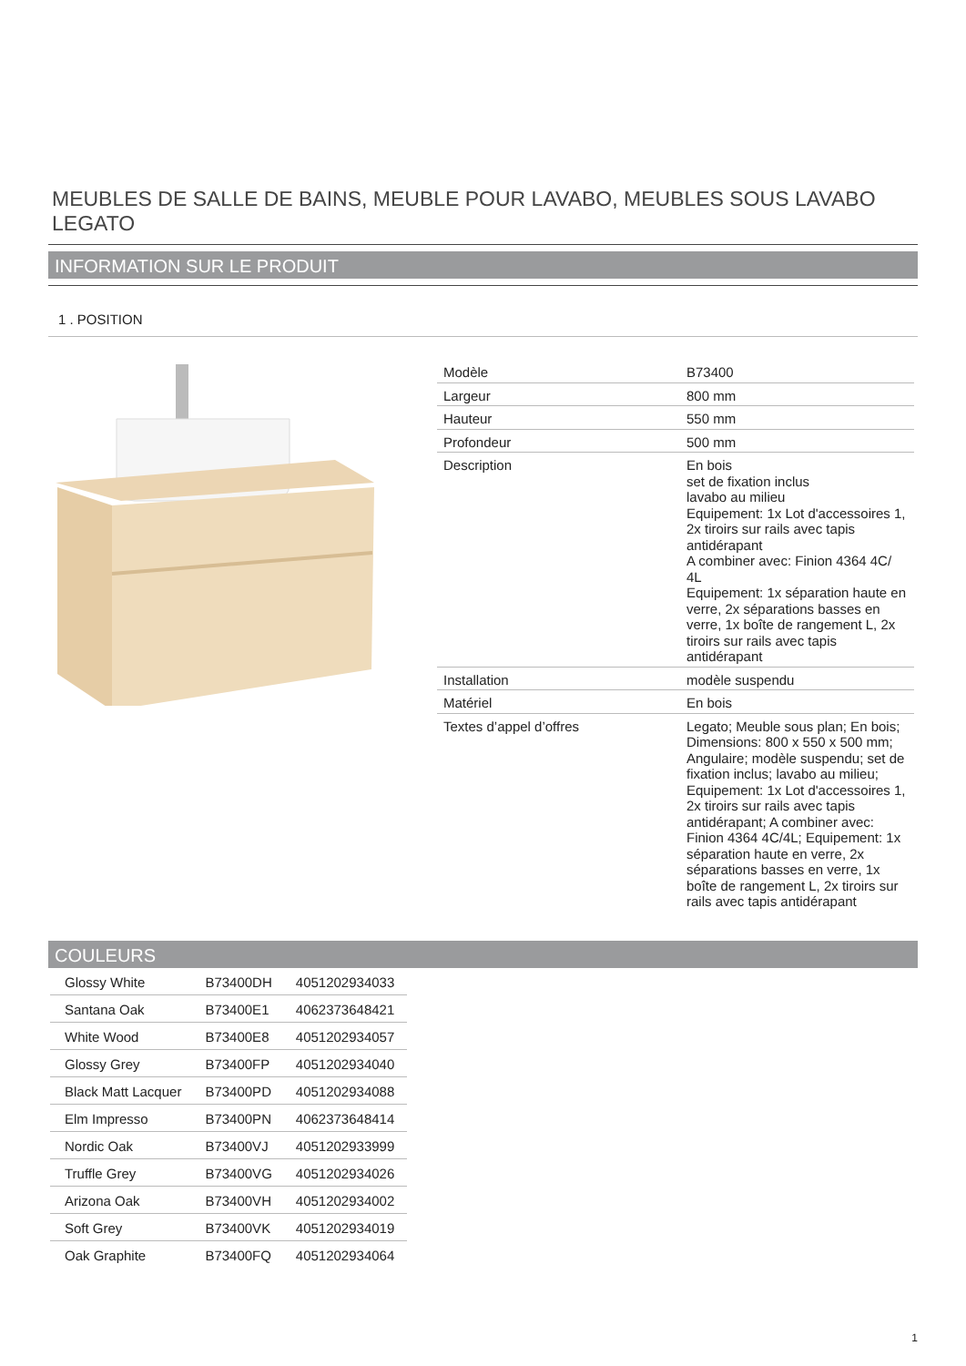MEUBLES DE SALLE DE BAINS, MEUBLE POUR LAVABO, MEUBLES SOUS LAVABO LEGATO
INFORMATION SUR LE PRODUIT
1 . POSITION
| Modèle | B73400 |
| Largeur | 800 mm |
| Hauteur | 550 mm |
| Profondeur | 500 mm |
| Description | En bois set de fixation inclus lavabo au milieu Equipement: 1x Lot d'accessoires 1, 2x tiroirs sur rails avec tapis antidérapant A combiner avec: Finion 4364 4C/ 4L Equipement: 1x séparation haute en verre, 2x séparations basses en verre, 1x boîte de rangement L, 2x tiroirs sur rails avec tapis antidérapant |
| Installation | modèle suspendu |
| Matériel | En bois |
| Textes d’appel d’offres | Legato; Meuble sous plan; En bois; Dimensions: 800 x 550 x 500 mm; Angulaire; modèle suspendu; set de fixation inclus; lavabo au milieu; Equipement: 1x Lot d'accessoires 1, 2x tiroirs sur rails avec tapis antidérapant; A combiner avec: Finion 4364 4C/4L; Equipement: 1x séparation haute en verre, 2x séparations basses en verre, 1x boîte de rangement L, 2x tiroirs sur rails avec tapis antidérapant |
COULEURS
| Glossy White | B73400DH | 4051202934033 |
| Santana Oak | B73400E1 | 4062373648421 |
| White Wood | B73400E8 | 4051202934057 |
| Glossy Grey | B73400FP | 4051202934040 |
| Black Matt Lacquer | B73400PD | 4051202934088 |
| Elm Impresso | B73400PN | 4062373648414 |
| Nordic Oak | B73400VJ | 4051202933999 |
| Truffle Grey | B73400VG | 4051202934026 |
| Arizona Oak | B73400VH | 4051202934002 |
| Soft Grey | B73400VK | 4051202934019 |
| Oak Graphite | B73400FQ | 4051202934064 |
1